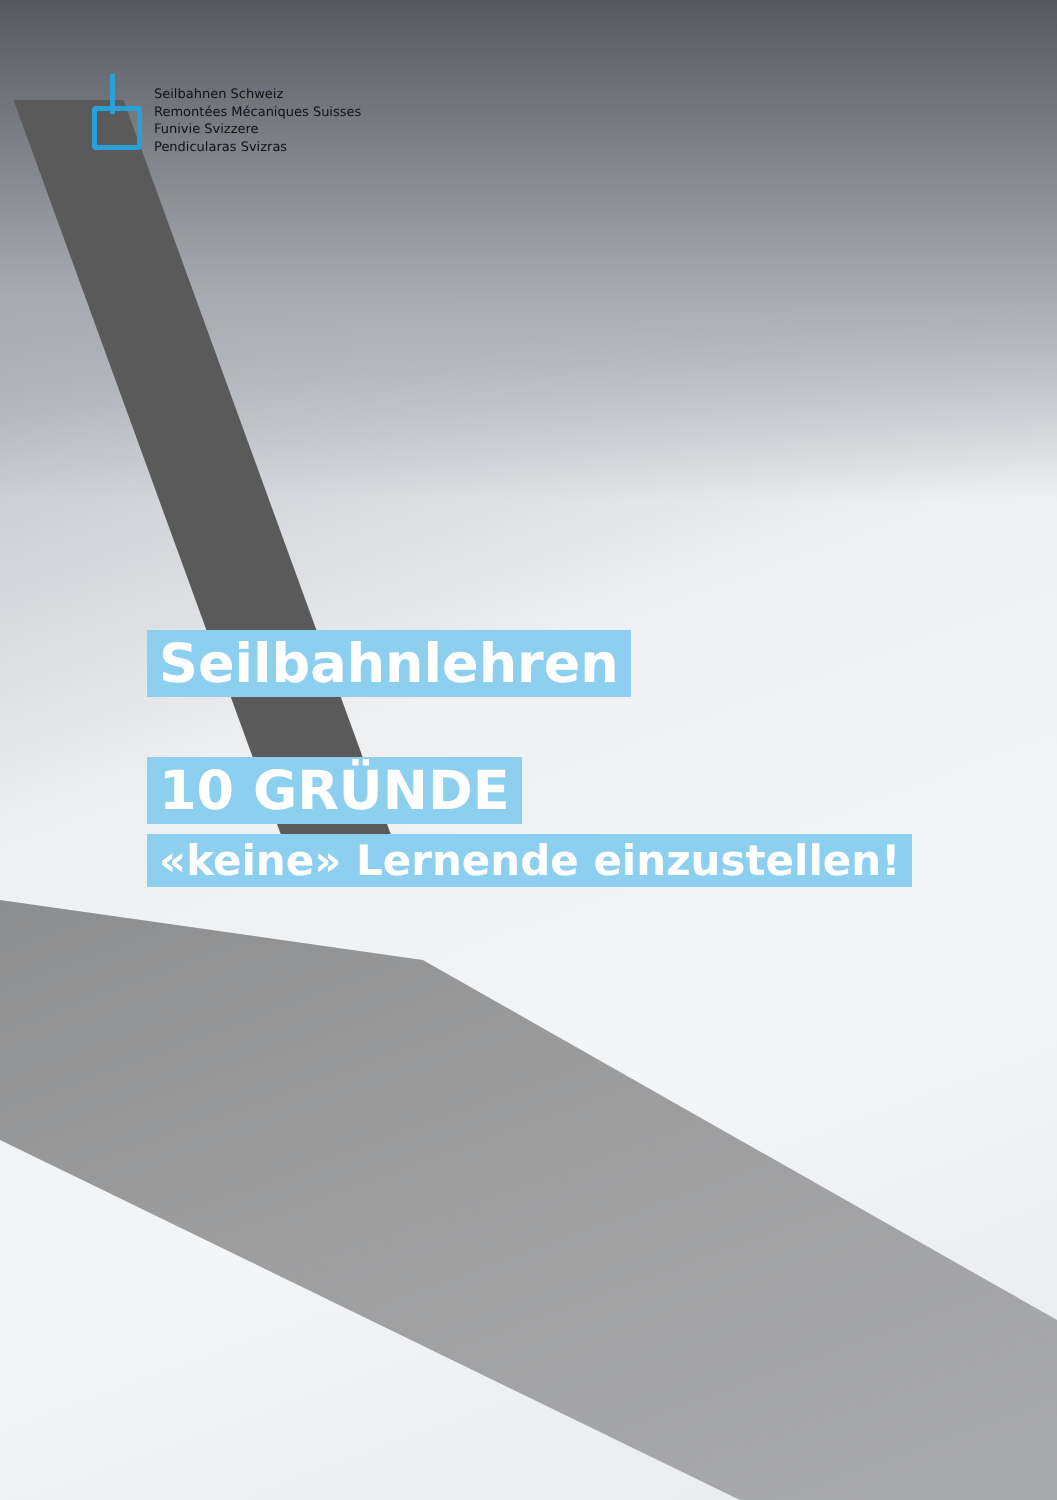Seilbahnen Schweiz
Remontées Mécaniques Suisses
Funivie Svizzere
Pendicularas Svizras
Seilbahnlehren
10 GRÜNDE
«keine» Lernende einzustellen!